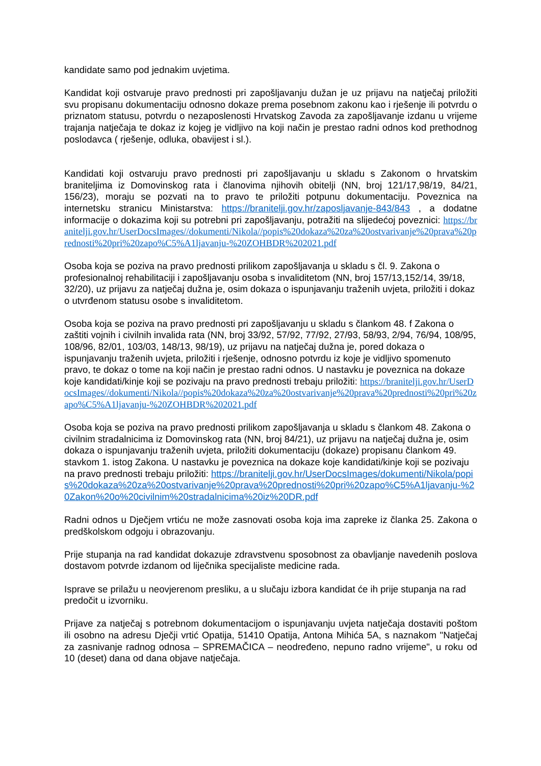kandidate samo pod jednakim uvjetima.
Kandidat koji ostvaruje pravo prednosti pri zapošljavanju dužan je uz prijavu na natječaj priložiti svu propisanu dokumentaciju odnosno dokaze prema posebnom zakonu kao i rješenje ili potvrdu o priznatom statusu, potvrdu o nezaposlenosti Hrvatskog Zavoda za zapošljavanje izdanu u vrijeme trajanja natječaja te dokaz iz kojeg je vidljivo na koji način je prestao radni odnos kod prethodnog poslodavca ( rješenje, odluka, obavijest i sl.).
Kandidati koji ostvaruju pravo prednosti pri zapošljavanju u skladu s Zakonom o hrvatskim braniteljima iz Domovinskog rata i članovima njihovih obitelji (NN, broj 121/17,98/19, 84/21, 156/23), moraju se pozvati na to pravo te priložiti potpunu dokumentaciju. Poveznica na internetsku stranicu Ministarstva: https://branitelji.gov.hr/zaposljavanje-843/843 , a dodatne informacije o dokazima koji su potrebni pri zapošljavanju, potražiti na slijedećoj poveznici: https://branitelji.gov.hr/UserDocsImages//dokumenti/Nikola//popis%20dokaza%20za%20ostvarivanje%20prava%20prednosti%20pri%20zapo%C5%A1ljavanju-%20ZOHBDR%202021.pdf
Osoba koja se poziva na pravo prednosti prilikom zapošljavanja u skladu s čl. 9. Zakona o profesionalnoj rehabilitaciji i zapošljavanju osoba s invaliditetom (NN, broj 157/13,152/14, 39/18, 32/20), uz prijavu za natječaj dužna je, osim dokaza o ispunjavanju traženih uvjeta, priložiti i dokaz o utvrđenom statusu osobe s invaliditetom.
Osoba koja se poziva na pravo prednosti pri zapošljavanju u skladu s člankom 48. f Zakona o zaštiti vojnih i civilnih invalida rata (NN, broj 33/92, 57/92, 77/92, 27/93, 58/93, 2/94, 76/94, 108/95, 108/96, 82/01, 103/03, 148/13, 98/19), uz prijavu na natječaj dužna je, pored dokaza o ispunjavanju traženih uvjeta, priložiti i rješenje, odnosno potvrdu iz koje je vidljivo spomenuto pravo, te dokaz o tome na koji način je prestao radni odnos. U nastavku je poveznica na dokaze koje kandidati/kinje koji se pozivaju na pravo prednosti trebaju priložiti: https://branitelji.gov.hr/UserDocsImages//dokumenti/Nikola//popis%20dokaza%20za%20ostvarivanje%20prava%20prednosti%20pri%20zapo%C5%A1ljavanju-%20ZOHBDR%202021.pdf
Osoba koja se poziva na pravo prednosti prilikom zapošljavanja u skladu s člankom 48. Zakona o civilnim stradalnicima iz Domovinskog rata (NN, broj 84/21), uz prijavu na natječaj dužna je, osim dokaza o ispunjavanju traženih uvjeta, priložiti dokumentaciju (dokaze) propisanu člankom 49. stavkom 1. istog Zakona. U nastavku je poveznica na dokaze koje kandidati/kinje koji se pozivaju na pravo prednosti trebaju priložiti: https://branitelji.gov.hr/UserDocsImages/dokumenti/Nikola/popis%20dokaza%20za%20ostvarivanje%20prava%20prednosti%20pri%20zapo%C5%A1ljavanju-%20Zakon%20o%20civilnim%20stradalnicima%20iz%20DR.pdf
Radni odnos u Dječjem vrtiću ne može zasnovati osoba koja ima zapreke iz članka 25. Zakona o predškolskom odgoju i obrazovanju.
Prije stupanja na rad kandidat dokazuje zdravstvenu sposobnost za obavljanje navedenih poslova dostavom potvrde izdanom od liječnika specijaliste medicine rada.
Isprave se prilažu u neovjerenom presliku, a u slučaju izbora kandidat će ih prije stupanja na rad predočit u izvorniku.
Prijave za natječaj s potrebnom dokumentacijom o ispunjavanju uvjeta natječaja dostaviti poštom ili osobno na adresu Dječji vrtić Opatija, 51410 Opatija, Antona Mihića 5A, s naznakom "Natječaj za zasnivanje radnog odnosa – SPREMAČICA – neodređeno, nepuno radno vrijeme", u roku od 10 (deset) dana od dana objave natječaja.